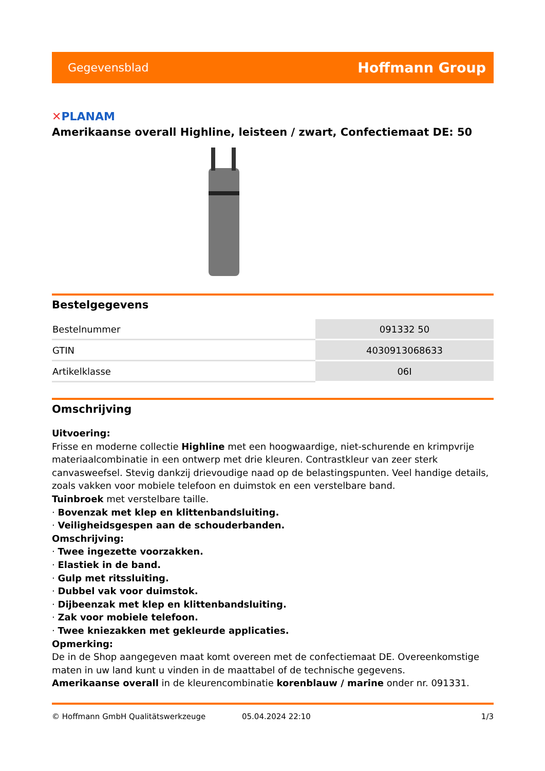Gegevensblad
Hoffmann Group
✕PLANAM
Amerikaanse overall Highline, leisteen / zwart, Confectiemaat DE: 50
Bestelgegevens
| Bestelnummer | 091332 50 |
| GTIN | 4030913068633 |
| Artikelklasse | 06I |
Omschrijving
Uitvoering:
Frisse en moderne collectie Highline met een hoogwaardige, niet-schurende en krimpvrije materiaalcombinatie in een ontwerp met drie kleuren. Contrastkleur van zeer sterk canvasweefsel. Stevig dankzij drievoudige naad op de belastingspunten. Veel handige details, zoals vakken voor mobiele telefoon en duimstok en een verstelbare band.
Tuinbroek met verstelbare taille.
· Bovenzak met klep en klittenbandsluiting.
· Veiligheidsgespen aan de schouderbanden.
Omschrijving:
· Twee ingezette voorzakken.
· Elastiek in de band.
· Gulp met ritssluiting.
· Dubbel vak voor duimstok.
· Dijbeenzak met klep en klittenbandsluiting.
· Zak voor mobiele telefoon.
· Twee kniezakken met gekleurde applicaties.
Opmerking:
De in de Shop aangegeven maat komt overeen met de confectiemaat DE. Overeenkomstige maten in uw land kunt u vinden in de maattabel of de technische gegevens.
Amerikaanse overall in de kleurencombinatie korenblauw / marine onder nr. 091331.
© Hoffmann GmbH Qualitätswerkzeuge 05.04.2024 22:10 1/3